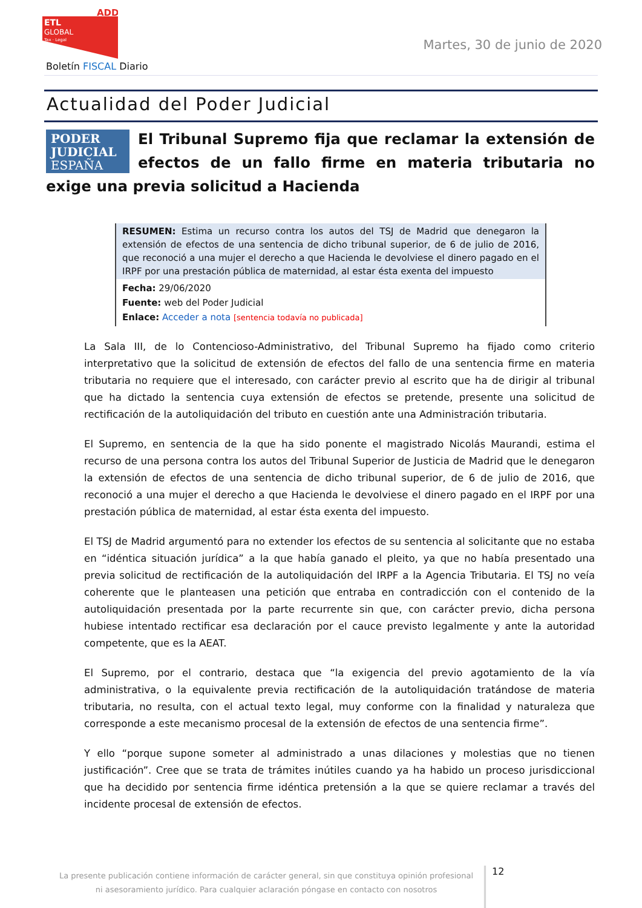ADD
ETL
GLOBAL
Tax · Legal
Boletín FISCAL Diario
Martes, 30 de junio de 2020
Actualidad del Poder Judicial
PODER
JUDICIAL
ESPAÑA
El Tribunal Supremo fija que reclamar la extensión de efectos de un fallo firme en materia tributaria no exige una previa solicitud a Hacienda
RESUMEN: Estima un recurso contra los autos del TSJ de Madrid que denegaron la extensión de efectos de una sentencia de dicho tribunal superior, de 6 de julio de 2016, que reconoció a una mujer el derecho a que Hacienda le devolviese el dinero pagado en el IRPF por una prestación pública de maternidad, al estar ésta exenta del impuesto
Fecha: 29/06/2020
Fuente: web del Poder Judicial
Enlace: Acceder a nota [sentencia todavía no publicada]
La Sala III, de lo Contencioso-Administrativo, del Tribunal Supremo ha fijado como criterio interpretativo que la solicitud de extensión de efectos del fallo de una sentencia firme en materia tributaria no requiere que el interesado, con carácter previo al escrito que ha de dirigir al tribunal que ha dictado la sentencia cuya extensión de efectos se pretende, presente una solicitud de rectificación de la autoliquidación del tributo en cuestión ante una Administración tributaria.
El Supremo, en sentencia de la que ha sido ponente el magistrado Nicolás Maurandi, estima el recurso de una persona contra los autos del Tribunal Superior de Justicia de Madrid que le denegaron la extensión de efectos de una sentencia de dicho tribunal superior, de 6 de julio de 2016, que reconoció a una mujer el derecho a que Hacienda le devolviese el dinero pagado en el IRPF por una prestación pública de maternidad, al estar ésta exenta del impuesto.
El TSJ de Madrid argumentó para no extender los efectos de su sentencia al solicitante que no estaba en “idéntica situación jurídica” a la que había ganado el pleito, ya que no había presentado una previa solicitud de rectificación de la autoliquidación del IRPF a la Agencia Tributaria. El TSJ no veía coherente que le planteasen una petición que entraba en contradicción con el contenido de la autoliquidación presentada por la parte recurrente sin que, con carácter previo, dicha persona hubiese intentado rectificar esa declaración por el cauce previsto legalmente y ante la autoridad competente, que es la AEAT.
El Supremo, por el contrario, destaca que “la exigencia del previo agotamiento de la vía administrativa, o la equivalente previa rectificación de la autoliquidación tratándose de materia tributaria, no resulta, con el actual texto legal, muy conforme con la finalidad y naturaleza que corresponde a este mecanismo procesal de la extensión de efectos de una sentencia firme”.
Y ello “porque supone someter al administrado a unas dilaciones y molestias que no tienen justificación”. Cree que se trata de trámites inútiles cuando ya ha habido un proceso jurisdiccional que ha decidido por sentencia firme idéntica pretensión a la que se quiere reclamar a través del incidente procesal de extensión de efectos.
La presente publicación contiene información de carácter general, sin que constituya opinión profesional ni asesoramiento jurídico. Para cualquier aclaración póngase en contacto con nosotros
12